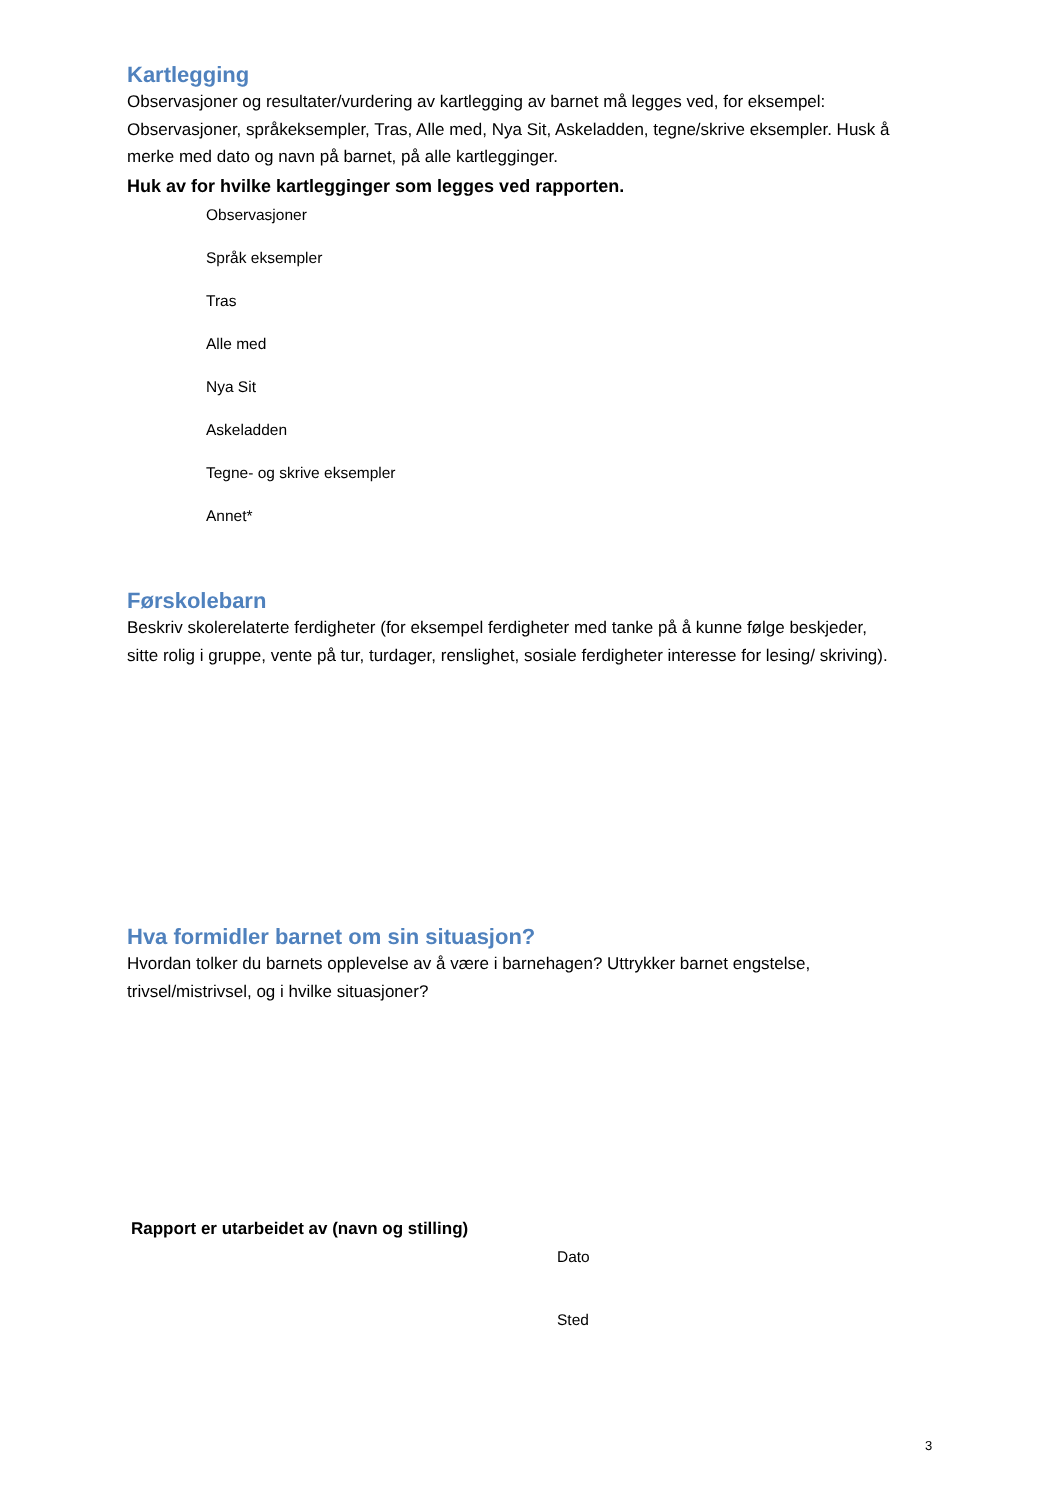Kartlegging
Observasjoner og resultater/vurdering av kartlegging av barnet må legges ved, for eksempel: Observasjoner, språkeksempler, Tras, Alle med, Nya Sit, Askeladden, tegne/skrive eksempler. Husk å merke med dato og navn på barnet, på alle kartlegginger.
Huk av for hvilke kartlegginger som legges ved rapporten.
Observasjoner
Språk eksempler
Tras
Alle med
Nya Sit
Askeladden
Tegne- og skrive eksempler
Annet*
Førskolebarn
Beskriv skolerelaterte ferdigheter (for eksempel ferdigheter med tanke på å kunne følge beskjeder, sitte rolig i gruppe, vente på tur, turdager, renslighet, sosiale ferdigheter interesse for lesing/ skriving).
Hva formidler barnet om sin situasjon?
Hvordan tolker du barnets opplevelse av å være i barnehagen? Uttrykker barnet engstelse, trivsel/mistrivsel, og i hvilke situasjoner?
Rapport er utarbeidet av (navn og stilling)
Dato
Sted
3